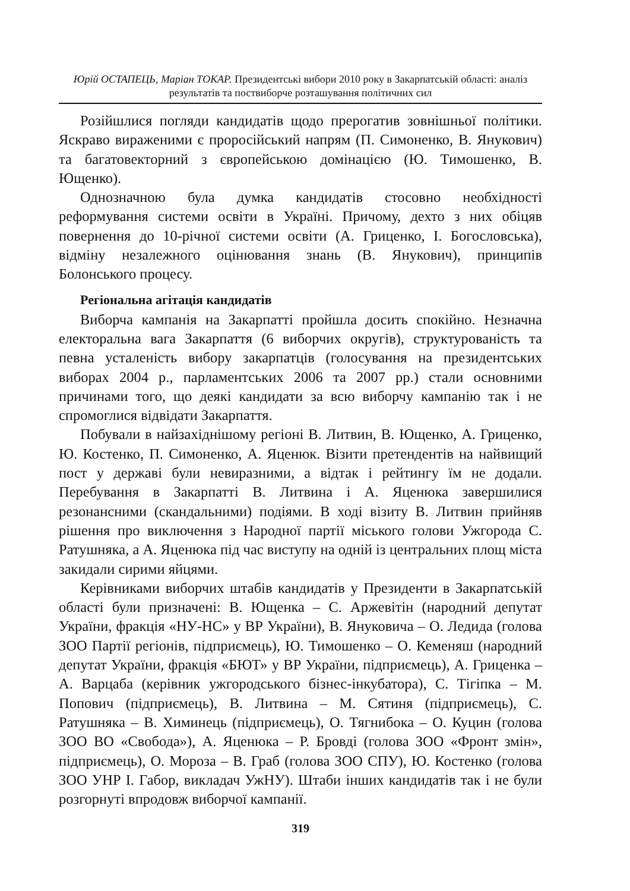Юрій ОСТАПЕЦЬ, Маріан ТОКАР. Президентські вибори 2010 року в Закарпатській області: аналіз результатів та поствиборче розташування політичних сил
Розійшлися погляди кандидатів щодо прерогатив зовнішньої політики. Яскраво вираженими є проросійський напрям (П. Симоненко, В. Янукович) та багатовекторний з європейською домінацією (Ю. Тимошенко, В. Ющенко).
Однозначною була думка кандидатів стосовно необхідності реформування системи освіти в Україні. Причому, дехто з них обіцяв повернення до 10-річної системи освіти (А. Гриценко, І. Богословська), відміну незалежного оцінювання знань (В. Янукович), принципів Болонського процесу.
Регіональна агітація кандидатів
Виборча кампанія на Закарпатті пройшла досить спокійно. Незначна електоральна вага Закарпаття (6 виборчих округів), структурованість та певна усталеність вибору закарпатців (голосування на президентських виборах 2004 р., парламентських 2006 та 2007 рр.) стали основними причинами того, що деякі кандидати за всю виборчу кампанію так і не спромоглися відвідати Закарпаття.
Побували в найзахіднішому регіоні В. Литвин, В. Ющенко, А. Гриценко, Ю. Костенко, П. Симоненко, А. Яценюк. Візити претендентів на найвищий пост у державі були невиразними, а відтак і рейтингу їм не додали. Перебування в Закарпатті В. Литвина і А. Яценюка завершилися резонансними (скандальними) подіями. В ході візиту В. Литвин прийняв рішення про виключення з Народної партії міського голови Ужгорода С. Ратушняка, а А. Яценюка під час виступу на одній із центральних площ міста закидали сирими яйцями.
Керівниками виборчих штабів кандидатів у Президенти в Закарпатській області були призначені: В. Ющенка – С. Аржевітін (народний депутат України, фракція «НУ-НС» у ВР України), В. Януковича – О. Ледида (голова ЗОО Партії регіонів, підприємець), Ю. Тимошенко – О. Кеменяш (народний депутат України, фракція «БЮТ» у ВР України, підприємець), А. Гриценка – А. Варцаба (керівник ужгородського бізнес-інкубатора), С. Тігіпка – М. Попович (підприємець), В. Литвина – М. Сятиня (підприємець), С. Ратушняка – В. Химинець (підприємець), О. Тягнибока – О. Куцин (голова ЗОО ВО «Свобода»), А. Яценюка – Р. Бровді (голова ЗОО «Фронт змін», підприємець), О. Мороза – В. Граб (голова ЗОО СПУ), Ю. Костенко (голова ЗОО УНР І. Габор, викладач УжНУ). Штаби інших кандидатів так і не були розгорнуті впродовж виборчої кампанії.
319